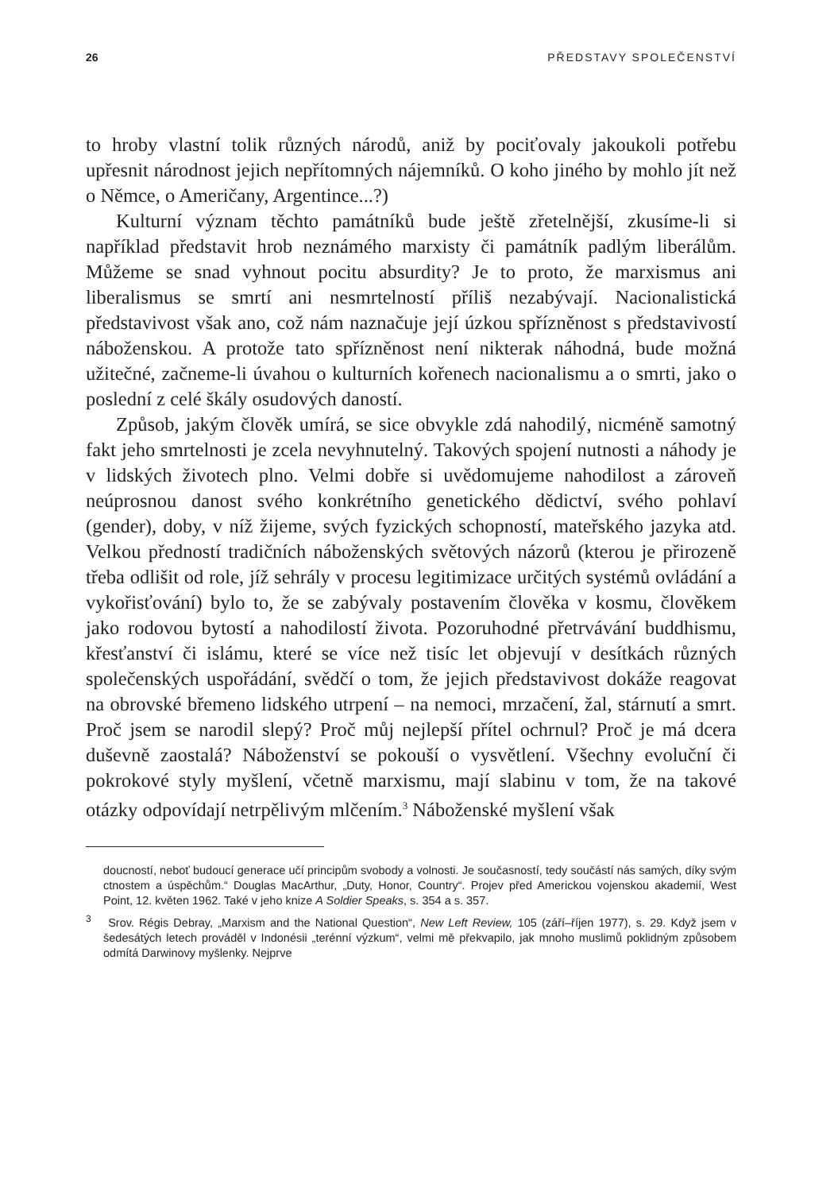26 PŘEDSTAVY SPOLEČENSTVÍ
to hroby vlastní tolik různých národů, aniž by pociťovaly jakoukoli potřebu upřesnit národnost jejich nepřítomných nájemníků. O koho jiného by mohlo jít než o Němce, o Američany, Argentince...?)
Kulturní význam těchto památníků bude ještě zřetelnější, zkusíme-li si například představit hrob neznámého marxisty či památník padlým liberálům. Můžeme se snad vyhnout pocitu absurdity? Je to proto, že marxismus ani liberalismus se smrtí ani nesmrtelností příliš nezabývají. Nacionalistická představivost však ano, což nám naznačuje její úzkou spřízněnost s představivostí náboženskou. A protože tato spřízněnost není nikterak náhodná, bude možná užitečné, začneme-li úvahou o kulturních kořenech nacionalismu a o smrti, jako o poslední z celé škály osudových daností.
Způsob, jakým člověk umírá, se sice obvykle zdá nahodilý, nicméně samotný fakt jeho smrtelnosti je zcela nevyhnutelný. Takových spojení nutnosti a náhody je v lidských životech plno. Velmi dobře si uvědomujeme nahodilost a zároveň neúprosnou danost svého konkrétního genetického dědictví, svého pohlaví (gender), doby, v níž žijeme, svých fyzických schopností, mateřského jazyka atd. Velkou předností tradičních náboženských světových názorů (kterou je přirozeně třeba odlišit od role, jíž sehrály v procesu legitimizace určitých systémů ovládání a vykořisťování) bylo to, že se zabývaly postavením člověka v kosmu, člověkem jako rodovou bytostí a nahodilostí života. Pozoruhodné přetrvávání buddhismu, křesťanství či islámu, které se více než tisíc let objevují v desítkách různých společenských uspořádání, svědčí o tom, že jejich představivost dokáže reagovat na obrovské břemeno lidského utrpení – na nemoci, mrzačení, žal, stárnutí a smrt. Proč jsem se narodil slepý? Proč můj nejlepší přítel ochrnul? Proč je má dcera duševně zaostalá? Náboženství se pokouší o vysvětlení. Všechny evoluční či pokrokové styly myšlení, včetně marxismu, mají slabinu v tom, že na takové otázky odpovídají netrpělivým mlčením.<sup>3</sup> Náboženské myšlení však
doucností, neboť budoucí generace učí principům svobody a volnosti. Je současností, tedy součástí nás samých, díky svým ctnostem a úspěchům.“ Douglas MacArthur, „Duty, Honor, Country“. Projev před Americkou vojenskou akademií, West Point, 12. květen 1962. Také v jeho knize A Soldier Speaks, s. 354 a s. 357.
<sup>3</sup> Srov. Régis Debray, „Marxism and the National Question“, New Left Review, 105 (září–říjen 1977), s. 29. Když jsem v šedesátých letech prováděl v Indonésii „terénní výzkum“, velmi mě překvapilo, jak mnoho muslimů poklidným způsobem odmítá Darwinovy myšlenky. Nejprve